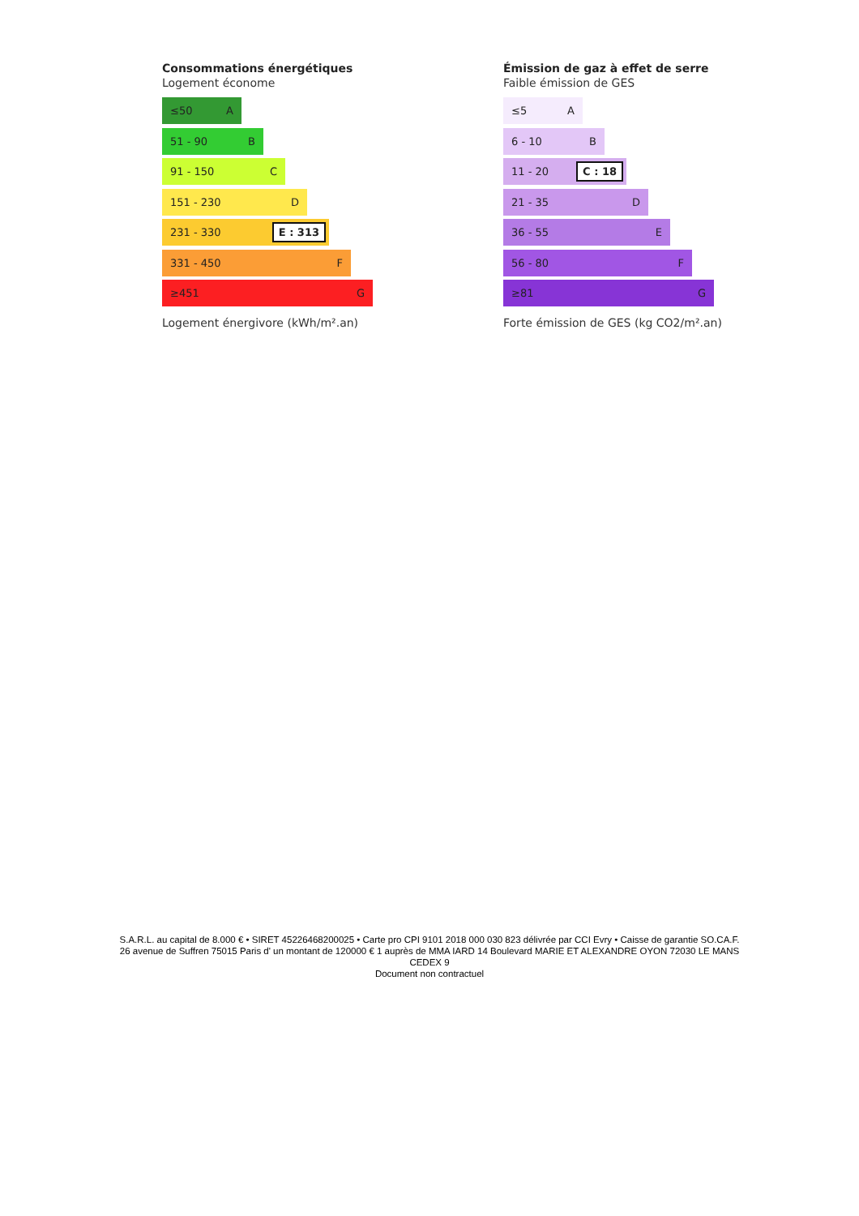Consommations énergétiques
Logement économe
≤50 A
51 - 90 B
91 - 150 C
151 - 230 D
231 - 330 E : 313
331 - 450 F
≥451 G
Logement énergivore (kWh/m².an)
Émission de gaz à effet de serre
Faible émission de GES
≤5 A
6 - 10 B
11 - 20 C : 18
21 - 35 D
36 - 55 E
56 - 80 F
≥81 G
Forte émission de GES (kg CO2/m².an)
S.A.R.L. au capital de 8.000 € • SIRET 45226468200025 • Carte pro CPI 9101 2018 000 030 823 délivrée par CCI Evry • Caisse de garantie SO.CA.F.
26 avenue de Suffren 75015 Paris d' un montant de 120000 € 1 auprès de MMA IARD 14 Boulevard MARIE ET ALEXANDRE OYON 72030 LE MANS
CEDEX 9
Document non contractuel